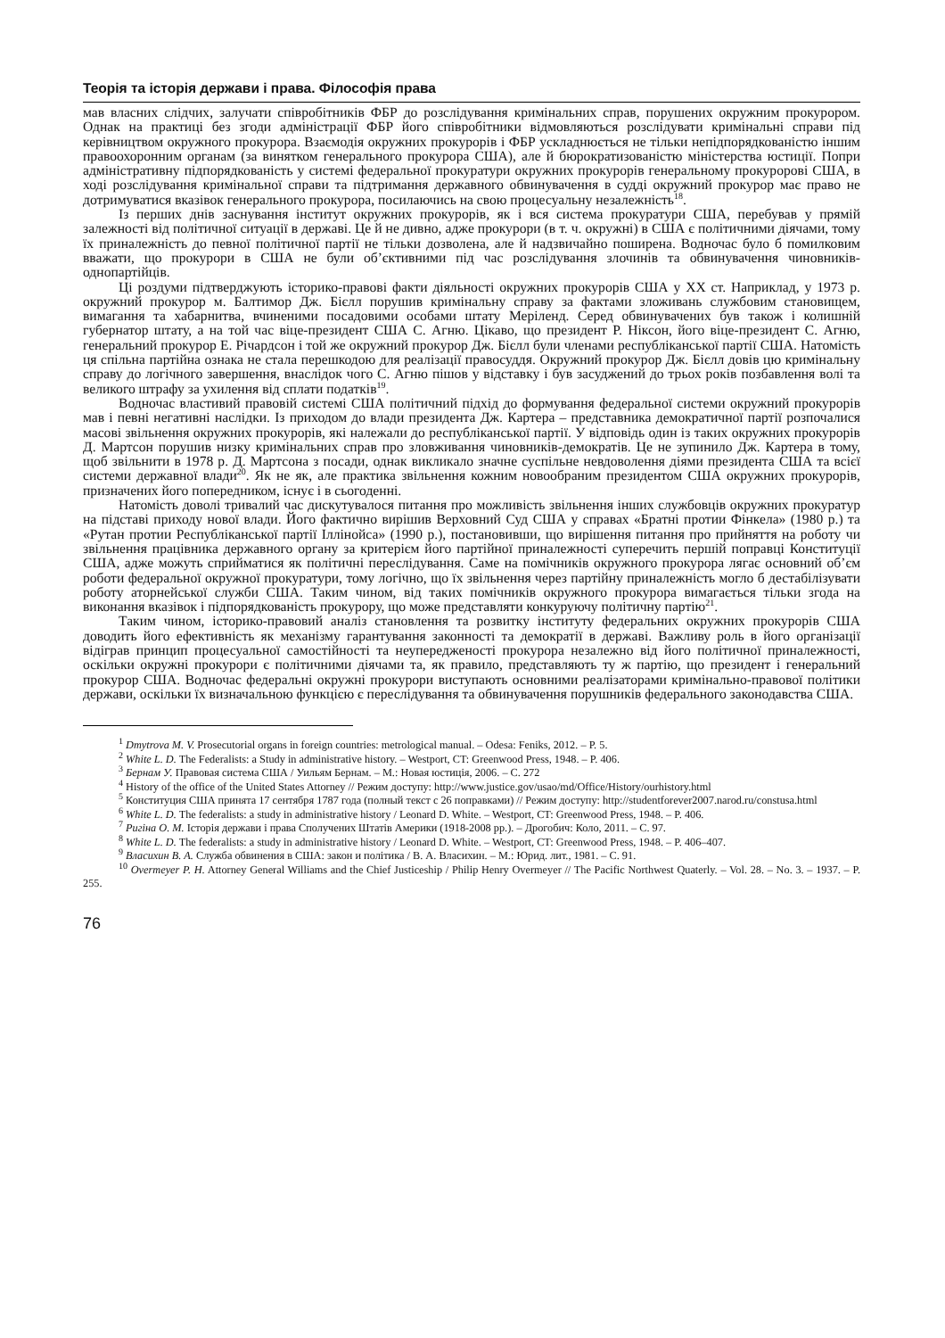Теорія та історія держави і права. Філософія права
мав власних слідчих, залучати співробітників ФБР до розслідування кримінальних справ, порушених окружним прокурором. Однак на практиці без згоди адміністрації ФБР його співробітники відмовляються розслідувати кримінальні справи під керівництвом окружного прокурора. Взаємодія окружних прокурорів і ФБР ускладнюється не тільки непідпорядкованістю іншим правоохоронним органам (за винятком генерального прокурора США), але й бюрократизованістю міністерства юстиції. Попри адміністративну підпорядкованість у системі федеральної прокуратури окружних прокурорів генеральному прокуророві США, в ході розслідування кримінальної справи та підтримання державного обвинувачення в судді окружний прокурор має право не дотримуватися вказівок генерального прокурора, посилаючись на свою процесуальну незалежність<sup>18</sup>.
Із перших днів заснування інститут окружних прокурорів, як і вся система прокуратури США, перебував у прямій залежності від політичної ситуації в державі. Це й не дивно, адже прокурори (в т. ч. окружні) в США є політичними діячами, тому їх приналежність до певної політичної партії не тільки дозволена, але й надзвичайно поширена. Водночас було б помилковим вважати, що прокурори в США не були об’єктивними під час розслідування злочинів та обвинувачення чиновників-однопартійців.
Ці роздуми підтверджують історико-правові факти діяльності окружних прокурорів США у ХХ ст. Наприклад, у 1973 р. окружний прокурор м. Балтимор Дж. Бієлл порушив кримінальну справу за фактами зложивань службовим становищем, вимагання та хабарнитва, вчиненими посадовими особами штату Меріленд. Серед обвинувачених був також і колишній губернатор штату, а на той час віце-президент США С. Агню. Цікаво, що президент Р. Ніксон, його віце-президент С. Агню, генеральний прокурор Е. Річардсон і той же окружний прокурор Дж. Бієлл були членами республіканської партії США. Натомість ця спільна партійна ознака не стала перешкодою для реалізації правосуддя. Окружний прокурор Дж. Бієлл довів цю кримінальну справу до логічного завершення, внаслідок чого С. Агню пішов у відставку і був засуджений до трьох років позбавлення волі та великого штрафу за ухилення від сплати податків<sup>19</sup>.
Водночас властивий правовій системі США політичний підхід до формування федеральної системи окружний прокурорів мав і певні негативні наслідки. Із приходом до влади президента Дж. Картера – представника демократичної партії розпочалися масові звільнення окружних прокурорів, які належали до республіканської партії. У відповідь один із таких окружних прокурорів Д. Мартсон порушив низку кримінальних справ про зловживання чиновників-демократів. Це не зупинило Дж. Картера в тому, щоб звільнити в 1978 р. Д. Мартсона з посади, однак викликало значне суспільне невдоволення діями президента США та всієї системи державної влади<sup>20</sup>. Як не як, але практика звільнення кожним новообраним президентом США окружних прокурорів, призначених його попередником, існує і в сьогоденні.
Натомість доволі тривалий час дискутувалося питання про можливість звільнення інших службовців окружних прокуратур на підставі приходу нової влади. Його фактично вирішив Верховний Суд США у справах «Братні протии Фінкела» (1980 р.) та «Рутан протии Республіканської партії Іллінойса» (1990 р.), постановивши, що вирішення питання про прийняття на роботу чи звільнення працівника державного органу за критерієм його партійної приналежності суперечить першій поправці Конституції США, адже можуть сприйматися як політичні переслідування. Саме на помічників окружного прокурора лягає основний об’єм роботи федеральної окружної прокуратури, тому логічно, що їх звільнення через партійну приналежність могло б дестабілізувати роботу аторнейської служби США. Таким чином, від таких помічників окружного прокурора вимагається тільки згода на виконання вказівок і підпорядкованість прокурору, що може представляти конкуруючу політичну партію<sup>21</sup>.
Таким чином, історико-правовий аналіз становлення та розвитку інституту федеральних окружних прокурорів США доводить його ефективність як механізму гарантування законності та демократії в державі. Важливу роль в його організації відіграв принцип процесуальної самостійності та неупередженості прокурора незалежно від його політичної приналежності, оскільки окружні прокурори є політичними діячами та, як правило, представляють ту ж партію, що президент і генеральний прокурор США. Водночас федеральні окружні прокурори виступають основними реалізаторами кримінально-правової політики держави, оскільки їх визначальною функцією є переслідування та обвинувачення порушників федерального законодавства США.
<sup>1</sup> Dmytrova M. V. Prosecutorial organs in foreign countries: metrological manual. – Odesa: Feniks, 2012. – P. 5.
<sup>2</sup> White L. D. The Federalists: a Study in administrative history. – Westport, CT: Greenwood Press, 1948. – P. 406.
<sup>3</sup> Бернам У. Правовая система США / Уильям Бернам. – М.: Новая юстиція, 2006. – С. 272
<sup>4</sup> History of the office of the United States Attorney // Режим доступу: http://www.justice.gov/usao/md/Office/History/ourhistory.html
<sup>5</sup> Конституция США принята 17 сентября 1787 года (полный текст с 26 поправками) // Режим доступу: http://studentforever2007.narod.ru/constusa.html
<sup>6</sup> White L. D. The federalists: a study in administrative history / Leonard D. White. – Westport, CT: Greenwood Press, 1948. – P. 406.
<sup>7</sup> Ригіна О. М. Історія держави і права Сполучених Штатів Америки (1918-2008 рр.). – Дрогобич: Коло, 2011. – С. 97.
<sup>8</sup> White L. D. The federalists: a study in administrative history / Leonard D. White. – Westport, CT: Greenwood Press, 1948. – P. 406–407.
<sup>9</sup> Власихин В. А. Служба обвинения в США: закон и політика / В. А. Власихин. – М.: Юрид. лит., 1981. – С. 91.
<sup>10</sup> Overmeyer P. H. Attorney General Williams and the Chief Justiceship / Philip Henry Overmeyer // The Pacific Northwest Quaterly. – Vol. 28. – No. 3. – 1937. – P. 255.
76